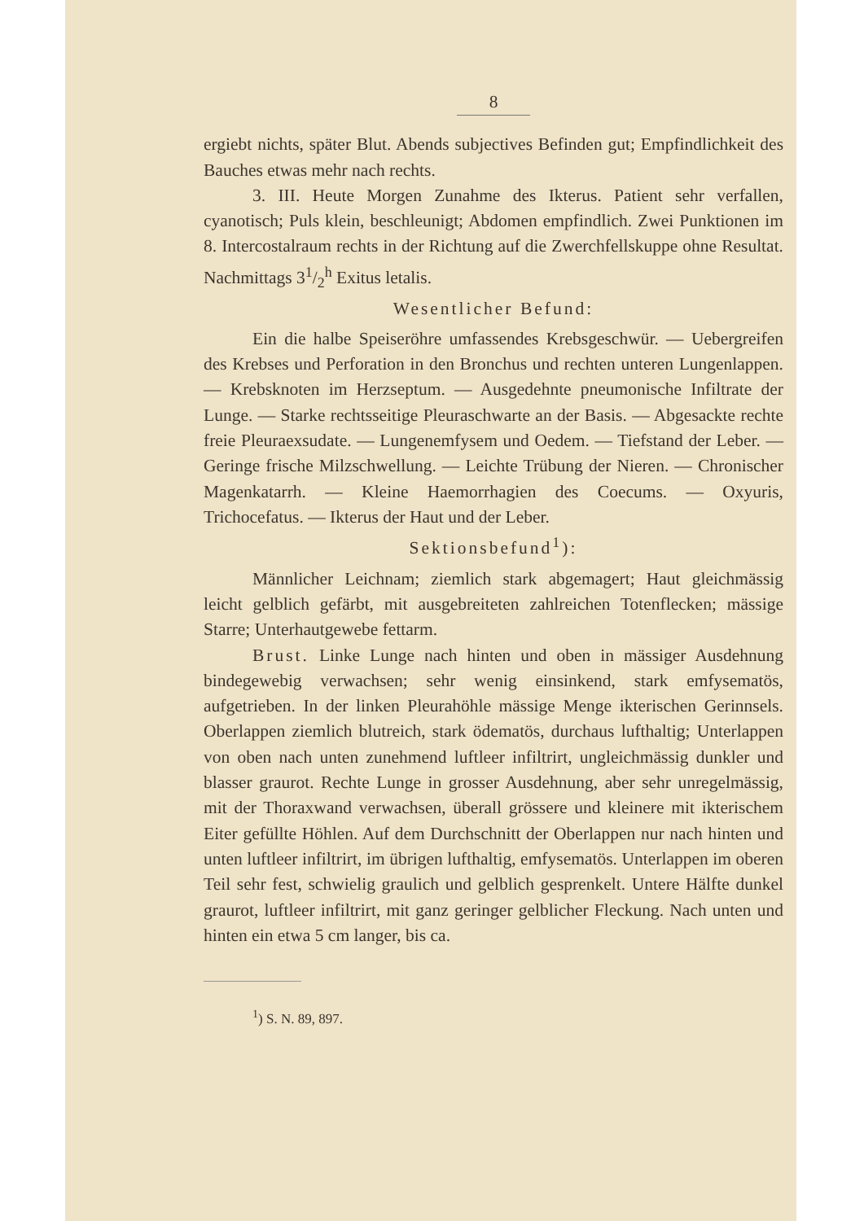8
ergiebt nichts, später Blut. Abends subjectives Befinden gut; Empfindlichkeit des Bauches etwas mehr nach rechts.
3. III. Heute Morgen Zunahme des Ikterus. Patient sehr verfallen, cyanotisch; Puls klein, beschleunigt; Abdomen empfindlich. Zwei Punktionen im 8. Intercostalraum rechts in der Richtung auf die Zwerchfellskuppe ohne Resultat. Nachmittags 31/2<sup>h</sup> Exitus letalis.
Wesentlicher Befund:
Ein die halbe Speiseröhre umfassendes Krebsgeschwür. — Uebergreifen des Krebses und Perforation in den Bronchus und rechten unteren Lungenlappen. — Krebsknoten im Herzseptum. — Ausgedehnte pneumonische Infiltrate der Lunge. — Starke rechtsseitige Pleuraschwarte an der Basis. — Abgesackte rechte freie Pleuraexsudate. — Lungenemfysem und Oedem. — Tiefstand der Leber. — Geringe frische Milzschwellung. — Leichte Trübung der Nieren. — Chronischer Magenkatarrh. — Kleine Haemorrhagien des Coecums. — Oxyuris, Trichocefatus. — Ikterus der Haut und der Leber.
Sektionsbefund<sup>1</sup>):
Männlicher Leichnam; ziemlich stark abgemagert; Haut gleichmässig leicht gelblich gefärbt, mit ausgebreiteten zahlreichen Totenflecken; mässige Starre; Unterhautgewebe fettarm.
Brust. Linke Lunge nach hinten und oben in mässiger Ausdehnung bindegewebig verwachsen; sehr wenig einsinkend, stark emfysematös, aufgetrieben. In der linken Pleurahöhle mässige Menge ikterischen Gerinnsels. Oberlappen ziemlich blutreich, stark ödematös, durchaus lufthaltig; Unterlappen von oben nach unten zunehmend luftleer infiltrirt, ungleichmässig dunkler und blasser graurot. Rechte Lunge in grosser Ausdehnung, aber sehr unregelmässig, mit der Thoraxwand verwachsen, überall grössere und kleinere mit ikterischem Eiter gefüllte Höhlen. Auf dem Durchschnitt der Oberlappen nur nach hinten und unten luftleer infiltrirt, im übrigen lufthaltig, emfysematös. Unterlappen im oberen Teil sehr fest, schwielig graulich und gelblich gesprenkelt. Untere Hälfte dunkel graurot, luftleer infiltrirt, mit ganz geringer gelblicher Fleckung. Nach unten und hinten ein etwa 5 cm langer, bis ca.
<sup>1</sup>) S. N. 89, 897.